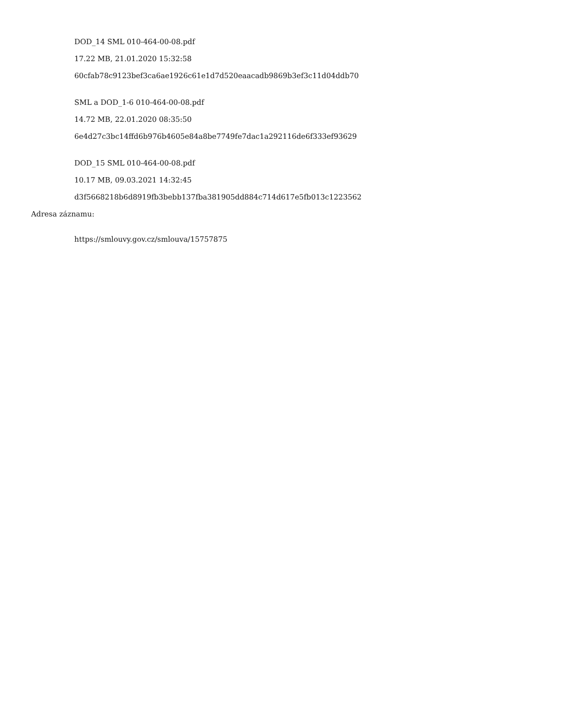DOD_14 SML 010-464-00-08.pdf
17.22 MB, 21.01.2020 15:32:58
60cfab78c9123bef3ca6ae1926c61e1d7d520eaacadb9869b3ef3c11d04ddb70
SML a DOD_1-6 010-464-00-08.pdf
14.72 MB, 22.01.2020 08:35:50
6e4d27c3bc14ffd6b976b4605e84a8be7749fe7dac1a292116de6f333ef93629
DOD_15 SML 010-464-00-08.pdf
10.17 MB, 09.03.2021 14:32:45
d3f5668218b6d8919fb3bebb137fba381905dd884c714d617e5fb013c1223562
Adresa záznamu:
https://smlouvy.gov.cz/smlouva/15757875